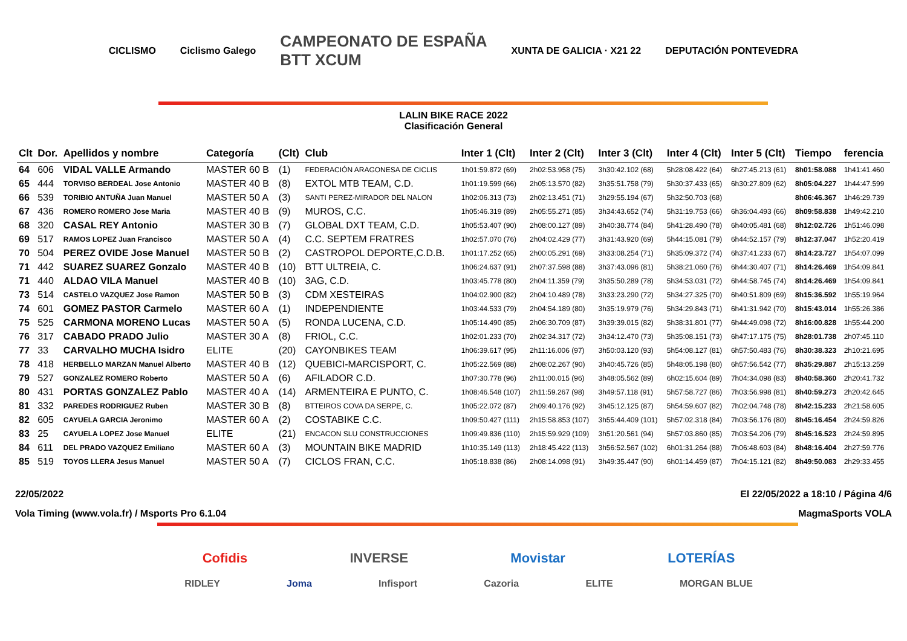CICLISMO Ciclismo Galego CAMPEONATO DE ESPAÑA
BTT XCUM XUNTA DE GALICIA · X21 22 DEPUTACIÓN PONTEVEDRA
LALIN BIKE RACE 2022
Clasificación General
| Clt | Dor. | Apellidos y nombre | Categoría | (Clt) | Club | Inter 1 (Clt) | Inter 2 (Clt) | Inter 3 (Clt) | Inter 4 (Clt) | Inter 5 (Clt) | Tiempo | ferencia |
| --- | --- | --- | --- | --- | --- | --- | --- | --- | --- | --- | --- | --- |
| 64 | 606 | VIDAL VALLE Armando | MASTER 60 B | (1) | FEDERACIÓN ARAGONESA DE CICLIS | 1h01:59.872 (69) | 2h02:53.958 (75) | 3h30:42.102 (68) | 5h28:08.422 (64) | 6h27:45.213 (61) | 8h01:58.088 | 1h41:41.460 |
| 65 | 444 | TORVISO BERDEAL Jose Antonio | MASTER 40 B | (8) | EXTOL MTB TEAM, C.D. | 1h01:19.599 (66) | 2h05:13.570 (82) | 3h35:51.758 (79) | 5h30:37.433 (65) | 6h30:27.809 (62) | 8h05:04.227 | 1h44:47.599 |
| 66 | 539 | TORIBIO ANTUÑA Juan Manuel | MASTER 50 A | (3) | SANTI PEREZ-MIRADOR DEL NALON | 1h02:06.313 (73) | 2h02:13.451 (71) | 3h29:55.194 (67) | 5h32:50.703 (68) | | 8h06:46.367 | 1h46:29.739 |
| 67 | 436 | ROMERO ROMERO Jose Maria | MASTER 40 B | (9) | MUROS, C.C. | 1h05:46.319 (89) | 2h05:55.271 (85) | 3h34:43.652 (74) | 5h31:19.753 (66) | 6h36:04.493 (66) | 8h09:58.838 | 1h49:42.210 |
| 68 | 320 | CASAL REY Antonio | MASTER 30 B | (7) | GLOBAL DXT TEAM, C.D. | 1h05:53.407 (90) | 2h08:00.127 (89) | 3h40:38.774 (84) | 5h41:28.490 (78) | 6h40:05.481 (68) | 8h12:02.726 | 1h51:46.098 |
| 69 | 517 | RAMOS LOPEZ Juan Francisco | MASTER 50 A | (4) | C.C. SEPTEM FRATRES | 1h02:57.070 (76) | 2h04:02.429 (77) | 3h31:43.920 (69) | 5h44:15.081 (79) | 6h44:52.157 (79) | 8h12:37.047 | 1h52:20.419 |
| 70 | 504 | PEREZ OVIDE Jose Manuel | MASTER 50 B | (2) | CASTROPOL DEPORTE,C.D.B. | 1h01:17.252 (65) | 2h00:05.291 (69) | 3h33:08.254 (71) | 5h35:09.372 (74) | 6h37:41.233 (67) | 8h14:23.727 | 1h54:07.099 |
| 71 | 442 | SUAREZ SUAREZ Gonzalo | MASTER 40 B | (10) | BTT ULTREIA, C. | 1h06:24.637 (91) | 2h07:37.598 (88) | 3h37:43.096 (81) | 5h38:21.060 (76) | 6h44:30.407 (71) | 8h14:26.469 | 1h54:09.841 |
| 71 | 440 | ALDAO VILA Manuel | MASTER 40 B | (10) | 3AG, C.D. | 1h03:45.778 (80) | 2h04:11.359 (79) | 3h35:50.289 (78) | 5h34:53.031 (72) | 6h44:58.745 (74) | 8h14:26.469 | 1h54:09.841 |
| 73 | 514 | CASTELO VAZQUEZ Jose Ramon | MASTER 50 B | (3) | CDM XESTEIRAS | 1h04:02.900 (82) | 2h04:10.489 (78) | 3h33:23.290 (72) | 5h34:27.325 (70) | 6h40:51.809 (69) | 8h15:36.592 | 1h55:19.964 |
| 74 | 601 | GOMEZ PASTOR Carmelo | MASTER 60 A | (1) | INDEPENDIENTE | 1h03:44.533 (79) | 2h04:54.189 (80) | 3h35:19.979 (76) | 5h34:29.843 (71) | 6h41:31.942 (70) | 8h15:43.014 | 1h55:26.386 |
| 75 | 525 | CARMONA MORENO Lucas | MASTER 50 A | (5) | RONDA LUCENA, C.D. | 1h05:14.490 (85) | 2h06:30.709 (87) | 3h39:39.015 (82) | 5h38:31.801 (77) | 6h44:49.098 (72) | 8h16:00.828 | 1h55:44.200 |
| 76 | 317 | CABADO PRADO Julio | MASTER 30 A | (8) | FRIOL, C.C. | 1h02:01.233 (70) | 2h02:34.317 (72) | 3h34:12.470 (73) | 5h35:08.151 (73) | 6h47:17.175 (75) | 8h28:01.738 | 2h07:45.110 |
| 77 | 33 | CARVALHO MUCHA Isidro | ELITE | (20) | CAYONBIKES TEAM | 1h06:39.617 (95) | 2h11:16.006 (97) | 3h50:03.120 (93) | 5h54:08.127 (81) | 6h57:50.483 (76) | 8h30:38.323 | 2h10:21.695 |
| 78 | 418 | HERBELLO MARZAN Manuel Alberto | MASTER 40 B | (12) | QUEBICI-MARCISPORT, C. | 1h05:22.569 (88) | 2h08:02.267 (90) | 3h40:45.726 (85) | 5h48:05.198 (80) | 6h57:56.542 (77) | 8h35:29.887 | 2h15:13.259 |
| 79 | 527 | GONZALEZ ROMERO Roberto | MASTER 50 A | (6) | AFILADOR C.D. | 1h07:30.778 (96) | 2h11:00.015 (96) | 3h48:05.562 (89) | 6h02:15.604 (89) | 7h04:34.098 (83) | 8h40:58.360 | 2h20:41.732 |
| 80 | 431 | PORTAS GONZALEZ Pablo | MASTER 40 A | (14) | ARMENTEIRA E PUNTO, C. | 1h08:46.548 (107) | 2h11:59.267 (98) | 3h49:57.118 (91) | 5h57:58.727 (86) | 7h03:56.998 (81) | 8h40:59.273 | 2h20:42.645 |
| 81 | 332 | PAREDES RODRIGUEZ Ruben | MASTER 30 B | (8) | BTTEIROS COVA DA SERPE, C. | 1h05:22.072 (87) | 2h09:40.176 (92) | 3h45:12.125 (87) | 5h54:59.607 (82) | 7h02:04.748 (78) | 8h42:15.233 | 2h21:58.605 |
| 82 | 605 | CAYUELA GARCIA Jeronimo | MASTER 60 A | (2) | COSTABIKE C.C. | 1h09:50.427 (111) | 2h15:58.853 (107) | 3h55:44.409 (101) | 5h57:02.318 (84) | 7h03:56.176 (80) | 8h45:16.454 | 2h24:59.826 |
| 83 | 25 | CAYUELA LOPEZ Jose Manuel | ELITE | (21) | ENCACON SLU CONSTRUCCIONES | 1h09:49.836 (110) | 2h15:59.929 (109) | 3h51:20.561 (94) | 5h57:03.860 (85) | 7h03:54.206 (79) | 8h45:16.523 | 2h24:59.895 |
| 84 | 611 | DEL PRADO VAZQUEZ Emiliano | MASTER 60 A | (3) | MOUNTAIN BIKE MADRID | 1h10:35.149 (113) | 2h18:45.422 (113) | 3h56:52.567 (102) | 6h01:31.264 (88) | 7h06:48.603 (84) | 8h48:16.404 | 2h27:59.776 |
| 85 | 519 | TOYOS LLERA Jesus Manuel | MASTER 50 A | (7) | CICLOS FRAN, C.C. | 1h05:18.838 (86) | 2h08:14.098 (91) | 3h49:35.447 (90) | 6h01:14.459 (87) | 7h04:15.121 (82) | 8h49:50.083 | 2h29:33.455 |
22/05/2022 El 22/05/2022 a 18:10 / Página 4/6
Vola Timing (www.vola.fr) / Msports Pro 6.1.04 MagmaSports VOLA
Cofidis INVERSE Movistar LOTERÍAS
RIDLEY Joma Infisport Cazoria ELITE MORGAN BLUE